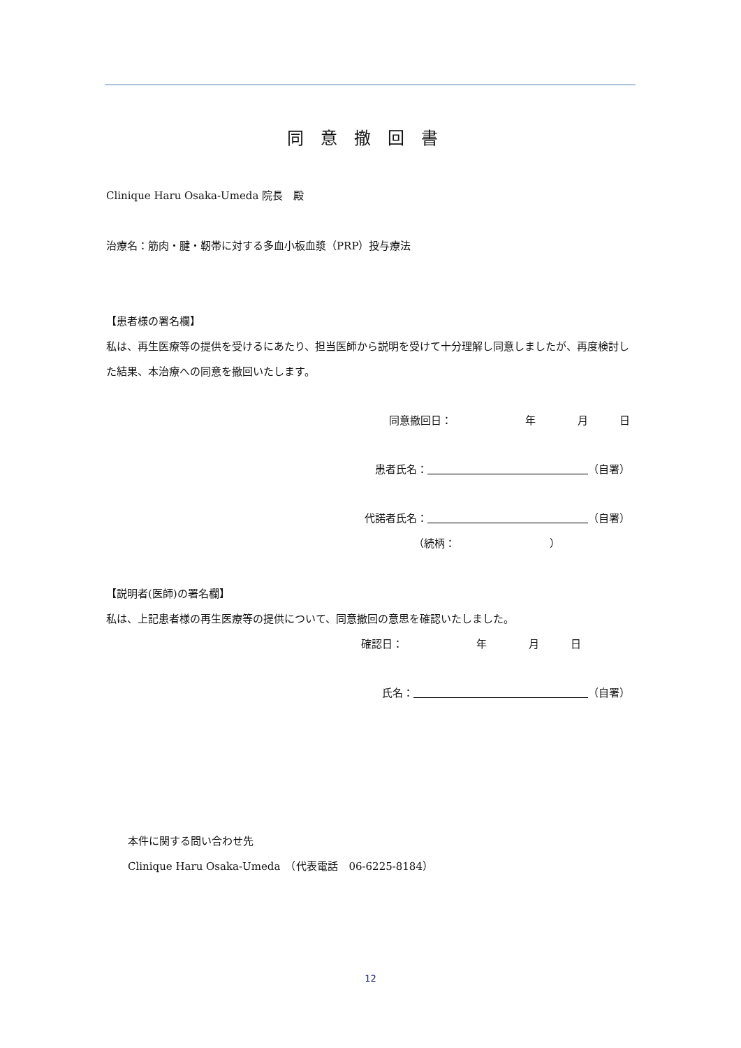同意撤回書
Clinique Haru Osaka-Umeda 院長　殿
治療名：筋肉・腱・靭帯に対する多血小板血漿（PRP）投与療法
【患者様の署名欄】
私は、再生医療等の提供を受けるにあたり、担当医師から説明を受けて十分理解し同意しましたが、再度検討した結果、本治療への同意を撤回いたします。
同意撤回日：　　　　　　　年　　　　月　　　日
患者氏名： （自署）
代諾者氏名： （自署）
（続柄：　　　　　　　　　）
【説明者(医師)の署名欄】
私は、上記患者様の再生医療等の提供について、同意撤回の意思を確認いたしました。
確認日：　　　　　　　年　　　　月　　　日
氏名： （自署）
本件に関する問い合わせ先
Clinique Haru Osaka-Umeda　（代表電話　06-6225-8184）
12